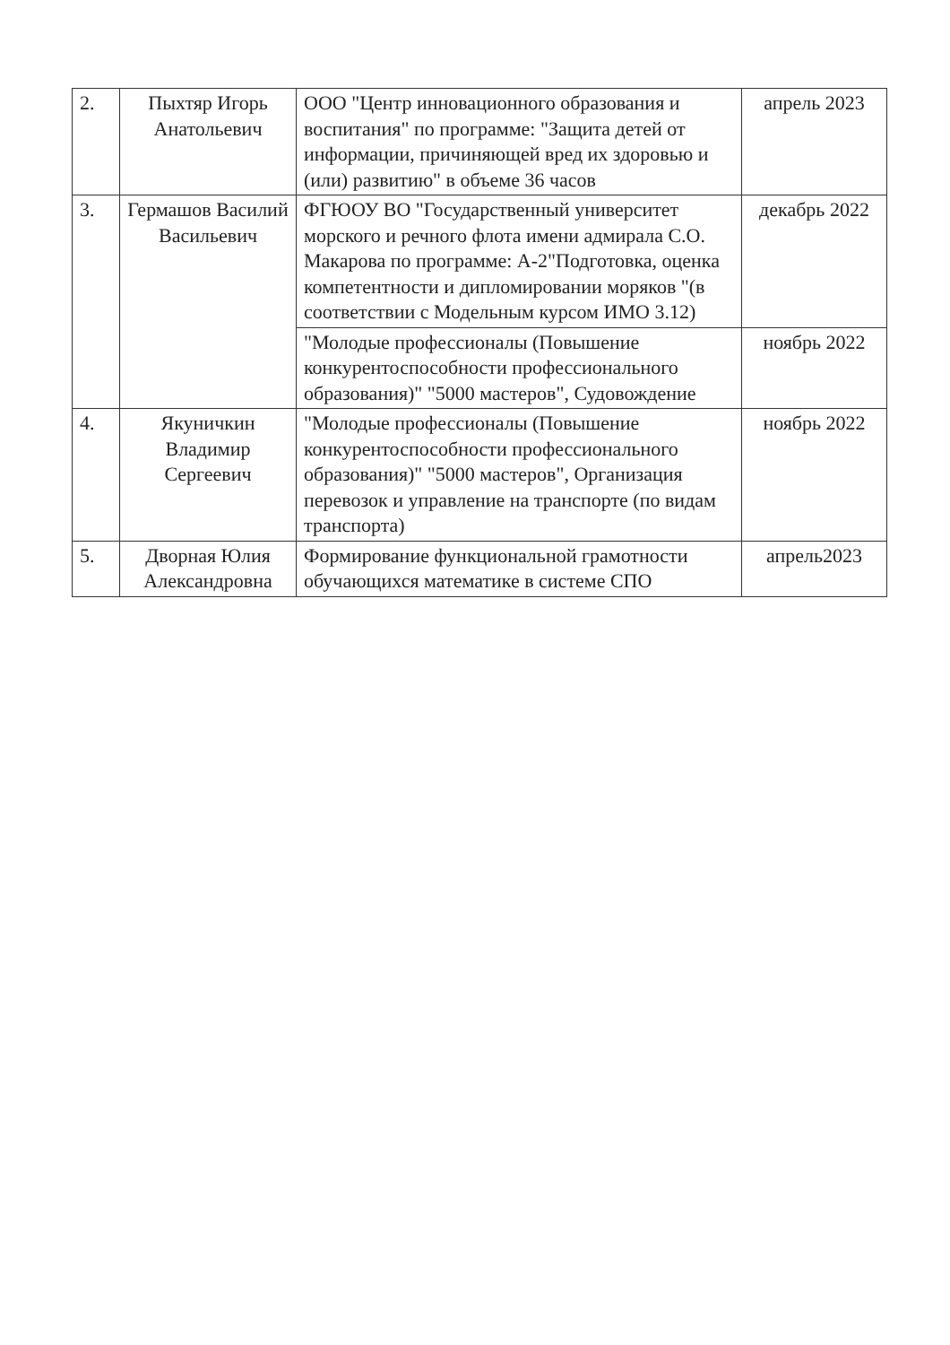| 2. | Пыхтяр Игорь Анатольевич | ООО "Центр инновационного образования и воспитания" по программе: "Защита детей от информации, причиняющей вред их здоровью и (или) развитию" в объеме 36 часов | апрель 2023 |
| 3. | Гермашов Василий Васильевич | ФГЮОУ ВО "Государственный университет морского и речного флота имени адмирала С.О. Макарова по программе: А-2"Подготовка, оценка компетентности и дипломировании моряков "(в соответствии с Модельным курсом ИМО 3.12) | декабрь 2022 |
| | | "Молодые профессионалы (Повышение конкурентоспособности профессионального образования)" "5000 мастеров", Судовождение | ноябрь 2022 |
| 4. | Якуничкин Владимир Сергеевич | "Молодые профессионалы (Повышение конкурентоспособности профессионального образования)" "5000 мастеров", Организация перевозок и управление на транспорте (по видам транспорта) | ноябрь 2022 |
| 5. | Дворная Юлия Александровна | Формирование функциональной грамотности обучающихся математике в системе СПО | апрель2023 |